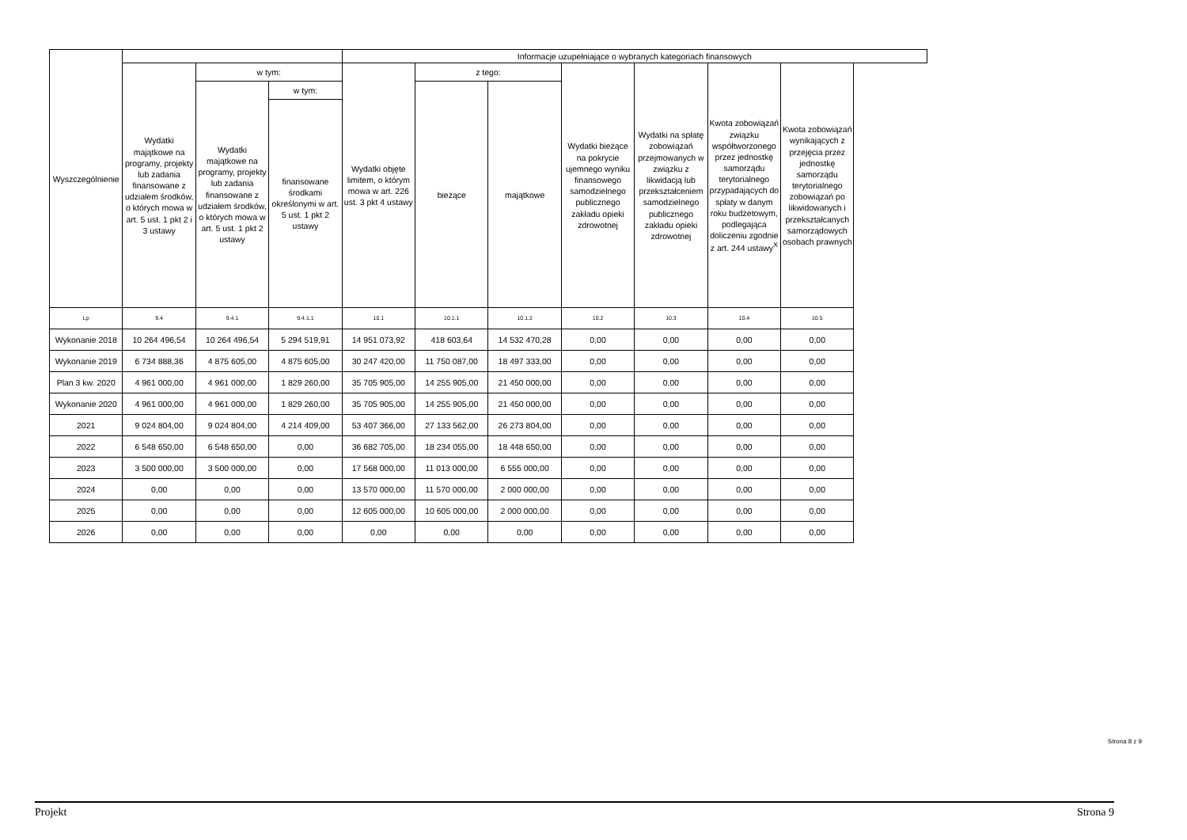| Wyszczególnienie | | | | Informacje uzupełniające o wybranych kategoriach finansowych | | | | | | |
| --- | --- | --- | --- | --- | --- | --- | --- | --- | --- | --- |
| | Wydatki majątkowe na programy, projekty lub zadania finansowane z udziałem środków, o których mowa w art. 5 ust. 1 pkt 2 i 3 ustawy | w tym: | | Wydatki objęte limitem, o którym mowa w art. 226 ust. 3 pkt 4 ustawy | z tego: | | Wydatki bieżące na pokrycie ujemnego wyniku finansowego samodzielnego publicznego zakładu opieki zdrowotnej | Wydatki na spłatę zobowiązań przejmowanych w związku z likwidacją lub przekształceniem samodzielnego publicznego zakładu opieki zdrowotnej | Kwota zobowiązań związku współtworzonego przez jednostkę samorządu terytorialnego przypadających do spłaty w danym roku budżetowym, podlegająca doliczeniu zgodnie z art. 244 ustawy<sup>X</sup> | Kwota zobowiązań wynikających z przejęcia przez jednostkę samorządu terytorialnego zobowiązań po likwidowanych i przekształcanych samorządowych osobach prawnych |
| | | Wydatki majątkowe na programy, projekty lub zadania finansowane z udziałem środków, o których mowa w art. 5 ust. 1 pkt 2 ustawy | w tym: | | bieżące | majątkowe | | | | |
| | | | finansowane środkami określonymi w art. 5 ust. 1 pkt 2 ustawy | | | | | | | |
| Lp | 9.4 | 9.4.1 | 9.4.1.1 | 10.1 | 10.1.1 | 10.1.2 | 10.2 | 10.3 | 10.4 | 10.5 |
| Wykonanie 2018 | 10 264 496,54 | 10 264 496,54 | 5 294 519,91 | 14 951 073,92 | 418 603,64 | 14 532 470,28 | 0,00 | 0,00 | 0,00 | 0,00 |
| Wykonanie 2019 | 6 734 888,36 | 4 875 605,00 | 4 875 605,00 | 30 247 420,00 | 11 750 087,00 | 18 497 333,00 | 0,00 | 0,00 | 0,00 | 0,00 |
| Plan 3 kw. 2020 | 4 961 000,00 | 4 961 000,00 | 1 829 260,00 | 35 705 905,00 | 14 255 905,00 | 21 450 000,00 | 0,00 | 0,00 | 0,00 | 0,00 |
| Wykonanie 2020 | 4 961 000,00 | 4 961 000,00 | 1 829 260,00 | 35 705 905,00 | 14 255 905,00 | 21 450 000,00 | 0,00 | 0,00 | 0,00 | 0,00 |
| 2021 | 9 024 804,00 | 9 024 804,00 | 4 214 409,00 | 53 407 366,00 | 27 133 562,00 | 26 273 804,00 | 0,00 | 0,00 | 0,00 | 0,00 |
| 2022 | 6 548 650,00 | 6 548 650,00 | 0,00 | 36 682 705,00 | 18 234 055,00 | 18 448 650,00 | 0,00 | 0,00 | 0,00 | 0,00 |
| 2023 | 3 500 000,00 | 3 500 000,00 | 0,00 | 17 568 000,00 | 11 013 000,00 | 6 555 000,00 | 0,00 | 0,00 | 0,00 | 0,00 |
| 2024 | 0,00 | 0,00 | 0,00 | 13 570 000,00 | 11 570 000,00 | 2 000 000,00 | 0,00 | 0,00 | 0,00 | 0,00 |
| 2025 | 0,00 | 0,00 | 0,00 | 12 605 000,00 | 10 605 000,00 | 2 000 000,00 | 0,00 | 0,00 | 0,00 | 0,00 |
| 2026 | 0,00 | 0,00 | 0,00 | 0,00 | 0,00 | 0,00 | 0,00 | 0,00 | 0,00 | 0,00 |
Strona 8 z 9
Projekt Strona 9